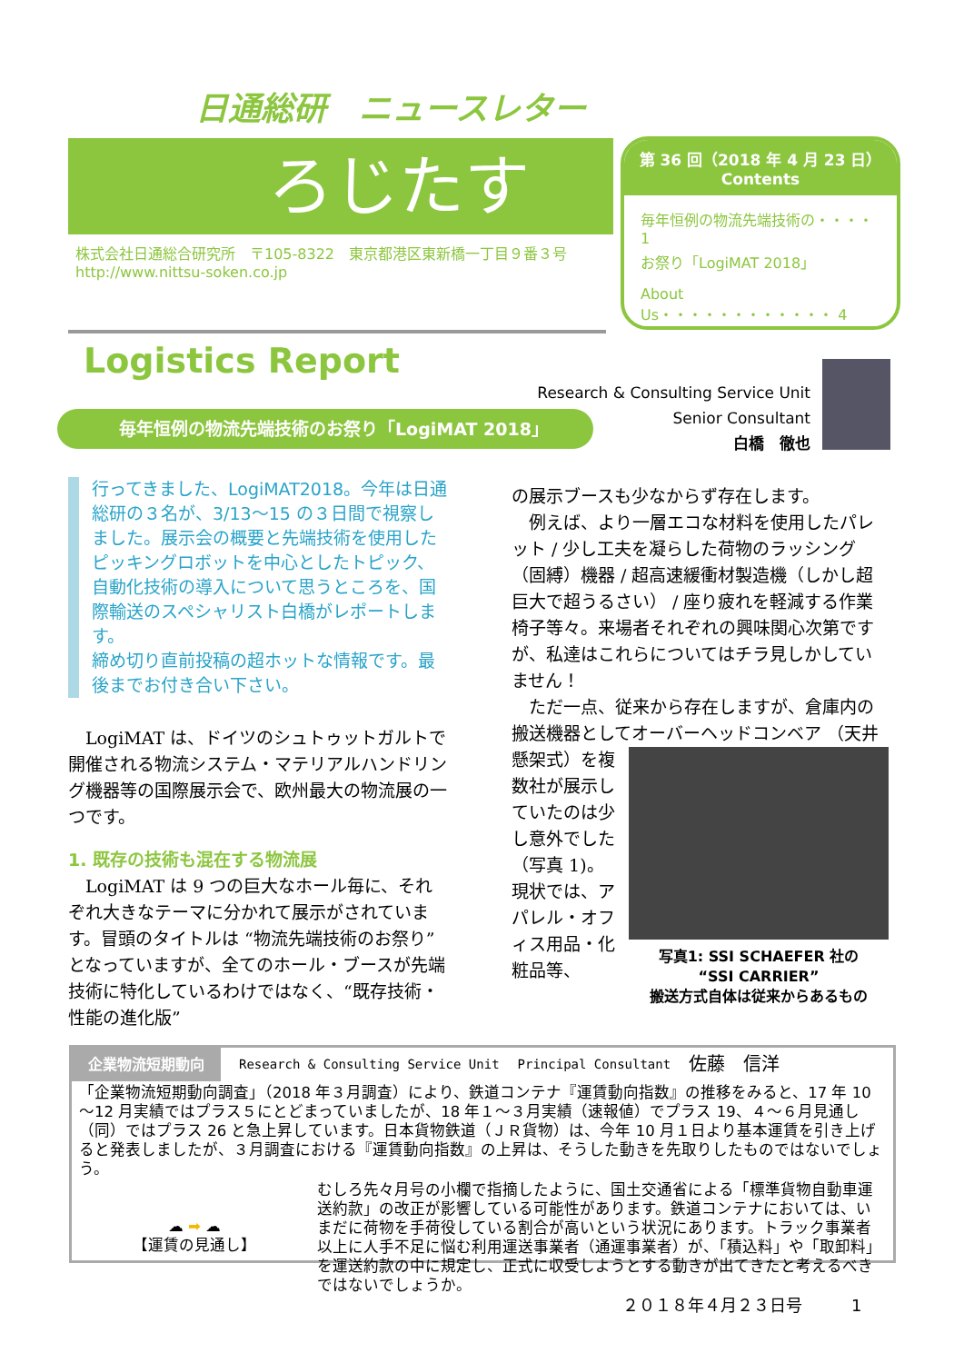日通総研　ニュースレター
ろじたす
株式会社日通総合研究所　〒105-8322　東京都港区東新橋一丁目９番３号
http://www.nittsu-soken.co.jp
第 36 回（2018 年 4 月 23 日）
Contents
毎年恒例の物流先端技術の・・・・ 1
お祭り「LogiMAT 2018」
About Us・・・・・・・・・・・・ 4
Logistics Report
Research & Consulting Service Unit
Senior Consultant
白橋　徹也
毎年恒例の物流先端技術のお祭り「LogiMAT 2018」
行ってきました、LogiMAT2018。今年は日通総研の３名が、3/13～15 の３日間で視察しました。展示会の概要と先端技術を使用したピッキングロボットを中心としたトピック、自動化技術の導入について思うところを、国際輸送のスペシャリスト白橋がレポートします。
締め切り直前投稿の超ホットな情報です。最後までお付き合い下さい。
　LogiMAT は、ドイツのシュトゥットガルトで開催される物流システム・マテリアルハンドリング機器等の国際展示会で、欧州最大の物流展の一つです。
1. 既存の技術も混在する物流展
　LogiMAT は 9 つの巨大なホール毎に、それぞれ大きなテーマに分かれて展示がされています。冒頭のタイトルは “物流先端技術のお祭り” となっていますが、全てのホール・ブースが先端技術に特化しているわけではなく、“既存技術・性能の進化版”
の展示ブースも少なからず存在します。
　例えば、より一層エコな材料を使用したパレット / 少し工夫を凝らした荷物のラッシング（固縛）機器 / 超高速緩衝材製造機（しかし超巨大で超うるさい） / 座り疲れを軽減する作業椅子等々。来場者それぞれの興味関心次第ですが、私達はこれらについてはチラ見しかしていません！
　ただ一点、従来から存在しますが、倉庫内の搬送機器としてオーバーヘッドコンベア
写真1: SSI SCHAEFER 社の
“SSI CARRIER”
搬送方式自体は従来からあるもの
（天井懸架式）を複数社が展示していたのは少し意外でした（写真 1)。現状では、アパレル・オフィス用品・化粧品等、
企業物流短期動向 Research & Consulting Service Unit Principal Consultant 佐藤　信洋
「企業物流短期動向調査」（2018 年３月調査）により、鉄道コンテナ『運賃動向指数』の推移をみると、17 年 10～12 月実績ではプラス５にとどまっていましたが、18 年１～３月実績（速報値）でプラス 19、４～６月見通し（同）ではプラス 26 と急上昇しています。日本貨物鉄道（ＪＲ貨物）は、今年 10 月１日より基本運賃を引き上げると発表しましたが、３月調査における『運賃動向指数』の上昇は、そうした動きを先取りしたものではないでしょう。
☁ ➡ ☁
【運賃の見通し】
むしろ先々月号の小欄で指摘したように、国土交通省による「標準貨物自動車運送約款」の改正が影響している可能性があります。鉄道コンテナにおいては、いまだに荷物を手荷役している割合が高いという状況にあります。トラック事業者以上に人手不足に悩む利用運送事業者（通運事業者）が、「積込料」や「取卸料」を運送約款の中に規定し、正式に収受しようとする動きが出てきたと考えるべきではないでしょうか。
２０１８年４月２３日号　　　1